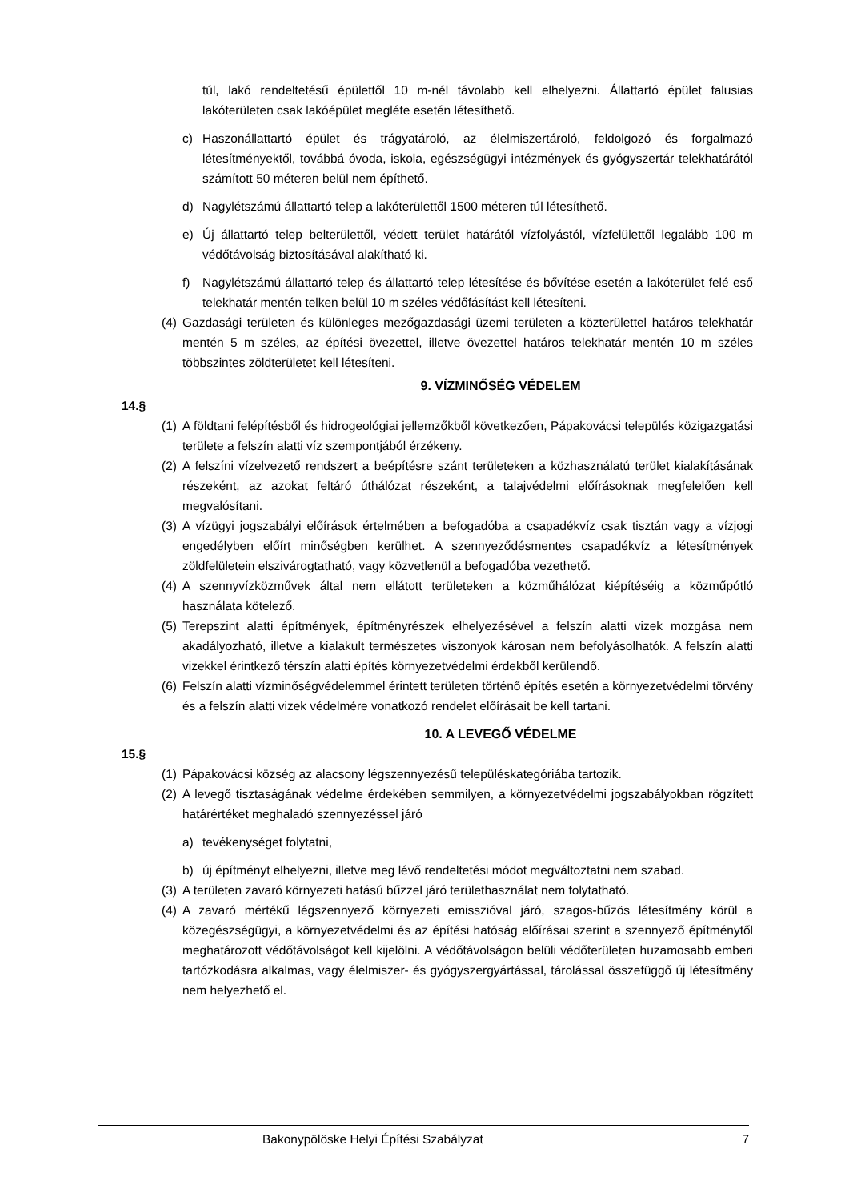túl, lakó rendeltetésű épülettől 10 m-nél távolabb kell elhelyezni. Állattartó épület falusias lakóterületen csak lakóépület megléte esetén létesíthető.
c) Haszonállattartó épület és trágyatároló, az élelmiszertároló, feldolgozó és forgalmazó létesítményektől, továbbá óvoda, iskola, egészségügyi intézmények és gyógyszertár telekhatárától számított 50 méteren belül nem építhető.
d) Nagylétszámú állattartó telep a lakóterülettől 1500 méteren túl létesíthető.
e) Új állattartó telep belterülettől, védett terület határától vízfolyástól, vízfelülettől legalább 100 m védőtávolság biztosításával alakítható ki.
f) Nagylétszámú állattartó telep és állattartó telep létesítése és bővítése esetén a lakóterület felé eső telekhatár mentén telken belül 10 m széles védőfásítást kell létesíteni.
(4) Gazdasági területen és különleges mezőgazdasági üzemi területen a közterülettel határos telekhatár mentén 5 m széles, az építési övezettel, illetve övezettel határos telekhatár mentén 10 m széles többszintes zöldterületet kell létesíteni.
9. VÍZMINŐSÉG VÉDELEM
14.§
(1) A földtani felépítésből és hidrogeológiai jellemzőkből következően, Pápakovácsi település közigazgatási területe a felszín alatti víz szempontjából érzékeny.
(2) A felszíni vízelvezető rendszert a beépítésre szánt területeken a közhasználatú terület kialakításának részeként, az azokat feltáró úthálózat részeként, a talajvédelmi előírásoknak megfelelően kell megvalósítani.
(3) A vízügyi jogszabályi előírások értelmében a befogadóba a csapadékvíz csak tisztán vagy a vízjogi engedélyben előírt minőségben kerülhet. A szennyeződésmentes csapadékvíz a létesítmények zöldfelületein elszivárogtatható, vagy közvetlenül a befogadóba vezethető.
(4) A szennyvízközművek által nem ellátott területeken a közműhálózat kiépítéséig a közműpótló használata kötelező.
(5) Terepszint alatti építmények, építményrészek elhelyezésével a felszín alatti vizek mozgása nem akadályozható, illetve a kialakult természetes viszonyok károsan nem befolyásolhatók. A felszín alatti vizekkel érintkező térszín alatti építés környezetvédelmi érdekből kerülendő.
(6) Felszín alatti vízminőségvédelemmel érintett területen történő építés esetén a környezetvédelmi törvény és a felszín alatti vizek védelmére vonatkozó rendelet előírásait be kell tartani.
10. A LEVEGŐ VÉDELME
15.§
(1) Pápakovácsi község az alacsony légszennyezésű településkategóriába tartozik.
(2) A levegő tisztaságának védelme érdekében semmilyen, a környezetvédelmi jogszabályokban rögzített határértéket meghaladó szennyezéssel járó
a) tevékenységet folytatni,
b) új építményt elhelyezni, illetve meg lévő rendeltetési módot megváltoztatni nem szabad.
(3) A területen zavaró környezeti hatású bűzzel járó területhasználat nem folytatható.
(4) A zavaró mértékű légszennyező környezeti emisszióval járó, szagos-bűzös létesítmény körül a közegészségügyi, a környezetvédelmi és az építési hatóság előírásai szerint a szennyező építménytől meghatározott védőtávolságot kell kijelölni. A védőtávolságon belüli védőterületen huzamosabb emberi tartózkodásra alkalmas, vagy élelmiszer- és gyógyszergyártással, tárolással összefüggő új létesítmény nem helyezhető el.
Bakonypölöske Helyi Építési Szabályzat 7